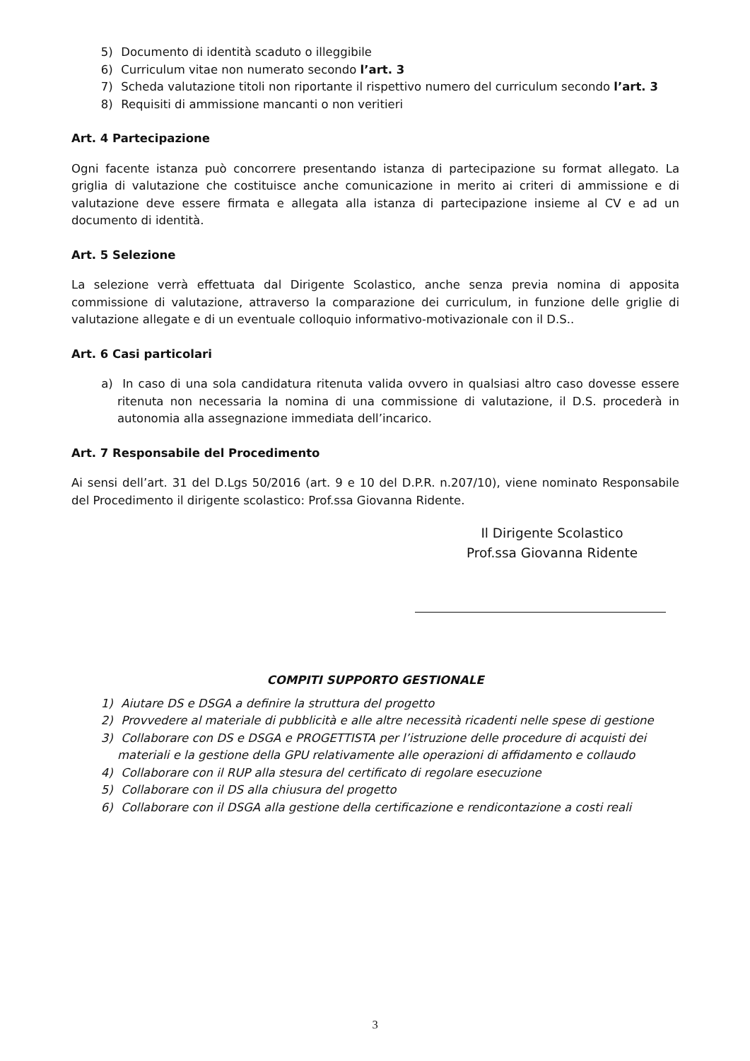5) Documento di identità scaduto o illeggibile
6) Curriculum vitae non numerato secondo l’art. 3
7) Scheda valutazione titoli non riportante il rispettivo numero del curriculum secondo l’art. 3
8) Requisiti di ammissione mancanti o non veritieri
Art. 4 Partecipazione
Ogni facente istanza può concorrere presentando istanza di partecipazione su format allegato. La griglia di valutazione che costituisce anche comunicazione in merito ai criteri di ammissione e di valutazione deve essere firmata e allegata alla istanza di partecipazione insieme al CV e ad un documento di identità.
Art. 5 Selezione
La selezione verrà effettuata dal Dirigente Scolastico, anche senza previa nomina di apposita commissione di valutazione, attraverso la comparazione dei curriculum, in funzione delle griglie di valutazione allegate e di un eventuale colloquio informativo-motivazionale con il D.S..
Art. 6 Casi particolari
a) In caso di una sola candidatura ritenuta valida ovvero in qualsiasi altro caso dovesse essere ritenuta non necessaria la nomina di una commissione di valutazione, il D.S. procederà in autonomia alla assegnazione immediata dell’incarico.
Art. 7 Responsabile del Procedimento
Ai sensi dell’art. 31 del D.Lgs 50/2016 (art. 9 e 10 del D.P.R. n.207/10), viene nominato Responsabile del Procedimento il dirigente scolastico: Prof.ssa Giovanna Ridente.
Il Dirigente Scolastico
Prof.ssa Giovanna Ridente
COMPITI SUPPORTO GESTIONALE
1) Aiutare DS e DSGA a definire la struttura del progetto
2) Provvedere al materiale di pubblicità e alle altre necessità ricadenti nelle spese di gestione
3) Collaborare con DS e DSGA e PROGETTISTA per l’istruzione delle procedure di acquisti dei materiali e la gestione della GPU relativamente alle operazioni di affidamento e collaudo
4) Collaborare con il RUP alla stesura del certificato di regolare esecuzione
5) Collaborare con il DS alla chiusura del progetto
6) Collaborare con il DSGA alla gestione della certificazione e rendicontazione a costi reali
3